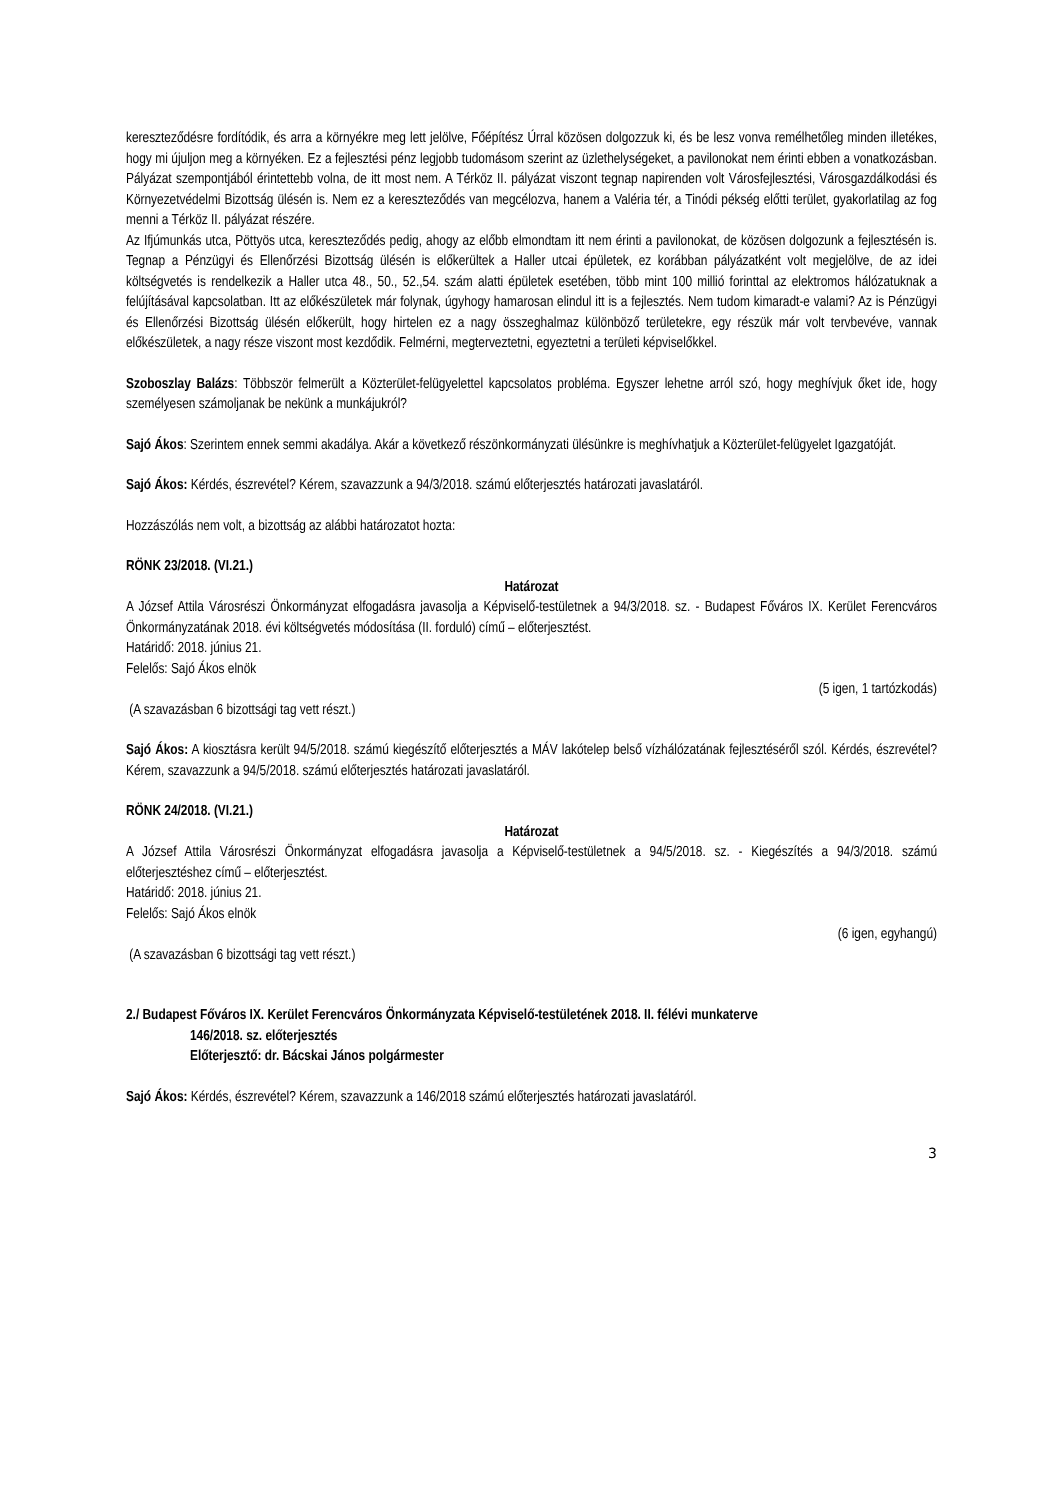kereszteződésre fordítódik, és arra a környékre meg lett jelölve, Főépítész Úrral közösen dolgozzuk ki, és be lesz vonva remélhetőleg minden illetékes, hogy mi újuljon meg a környéken. Ez a fejlesztési pénz legjobb tudomásom szerint az üzlethelységeket, a pavilonokat nem érinti ebben a vonatkozásban. Pályázat szempontjából érintettebb volna, de itt most nem. A Térköz II. pályázat viszont tegnap napirenden volt Városfejlesztési, Városgazdálkodási és Környezetvédelmi Bizottság ülésén is. Nem ez a kereszteződés van megcélozva, hanem a Valéria tér, a Tinódi pékség előtti terület, gyakorlatilag az fog menni a Térköz II. pályázat részére.
Az Ifjúmunkás utca, Pöttyös utca, kereszteződés pedig, ahogy az előbb elmondtam itt nem érinti a pavilonokat, de közösen dolgozunk a fejlesztésén is. Tegnap a Pénzügyi és Ellenőrzési Bizottság ülésén is előkerültek a Haller utcai épületek, ez korábban pályázatként volt megjelölve, de az idei költségvetés is rendelkezik a Haller utca 48., 50., 52.,54. szám alatti épületek esetében, több mint 100 millió forinttal az elektromos hálózatuknak a felújításával kapcsolatban. Itt az előkészületek már folynak, úgyhogy hamarosan elindul itt is a fejlesztés. Nem tudom kimaradt-e valami? Az is Pénzügyi és Ellenőrzési Bizottság ülésén előkerült, hogy hirtelen ez a nagy összeghalmaz különböző területekre, egy részük már volt tervbevéve, vannak előkészületek, a nagy része viszont most kezdődik. Felmérni, megterveztetni, egyeztetni a területi képviselőkkel.
Szoboszlay Balázs: Többször felmerült a Közterület-felügyelettel kapcsolatos probléma. Egyszer lehetne arról szó, hogy meghívjuk őket ide, hogy személyesen számoljanak be nekünk a munkájukról?
Sajó Ákos: Szerintem ennek semmi akadálya. Akár a következő részönkormányzati ülésünkre is meghívhatjuk a Közterület-felügyelet Igazgatóját.
Sajó Ákos: Kérdés, észrevétel? Kérem, szavazzunk a 94/3/2018. számú előterjesztés határozati javaslatáról.
Hozzászólás nem volt, a bizottság az alábbi határozatot hozta:
RÖNK 23/2018. (VI.21.)
Határozat
A József Attila Városrészi Önkormányzat elfogadásra javasolja a Képviselő-testületnek a 94/3/2018. sz. - Budapest Főváros IX. Kerület Ferencváros Önkormányzatának 2018. évi költségvetés módosítása (II. forduló) című – előterjesztést.
Határidő: 2018. június 21.
Felelős: Sajó Ákos elnök
(5 igen, 1 tartózkodás)
(A szavazásban 6 bizottsági tag vett részt.)
Sajó Ákos: A kiosztásra került 94/5/2018. számú kiegészítő előterjesztés a MÁV lakótelep belső vízhálózatának fejlesztéséről szól. Kérdés, észrevétel? Kérem, szavazzunk a 94/5/2018. számú előterjesztés határozati javaslatáról.
RÖNK 24/2018. (VI.21.)
Határozat
A József Attila Városrészi Önkormányzat elfogadásra javasolja a Képviselő-testületnek a 94/5/2018. sz. - Kiegészítés a 94/3/2018. számú előterjesztéshez című – előterjesztést.
Határidő: 2018. június 21.
Felelős: Sajó Ákos elnök
(6 igen, egyhangú)
(A szavazásban 6 bizottsági tag vett részt.)
2./ Budapest Főváros IX. Kerület Ferencváros Önkormányzata Képviselő-testületének 2018. II. félévi munkaterve
146/2018. sz. előterjesztés
Előterjesztő: dr. Bácskai János polgármester
Sajó Ákos: Kérdés, észrevétel? Kérem, szavazzunk a 146/2018 számú előterjesztés határozati javaslatáról.
3